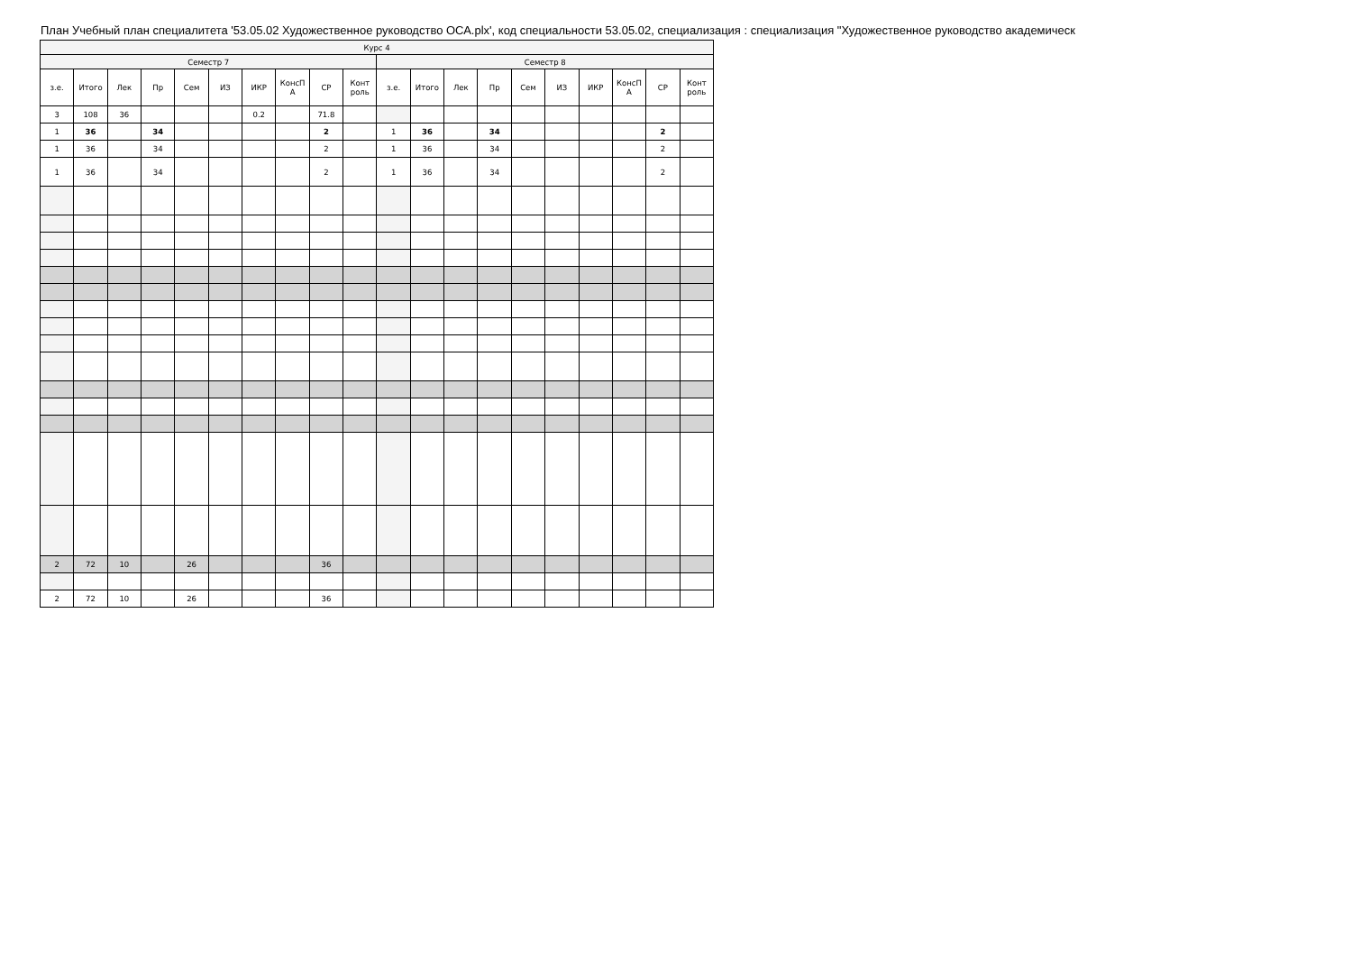План Учебный план специалитета '53.05.02 Художественное руководство ОСА.plx', код специальности 53.05.02, специализация : специализация "Художественное руководство академическ
| Курс 4 | | | | | | | | | | | | | | | | | | | |
| --- | --- | --- | --- | --- | --- | --- | --- | --- | --- | --- | --- | --- | --- | --- | --- | --- | --- | --- | --- |
| Семестр 7 | | | | | | | | | | Семестр 8 | | | | | | | | | |
| з.е. | Итого | Лек | Пр | Сем | ИЗ | ИКР | КонсП А | СР | Конт роль | з.е. | Итого | Лек | Пр | Сем | ИЗ | ИКР | КонсП А | СР | Конт роль |
| 3 | 108 | 36 | | | | 0.2 | | 71.8 | | | | | | | | | | | |
| 1 | 36 | | 34 | | | | | 2 | | 1 | 36 | | 34 | | | | | 2 | |
| 1 | 36 | | 34 | | | | | 2 | | 1 | 36 | | 34 | | | | | 2 | |
| 1 | 36 | | 34 | | | | | 2 | | 1 | 36 | | 34 | | | | | 2 | |
| 2 | 72 | 10 | | 26 | | | | 36 | | | | | | | | | | | |
| 2 | 72 | 10 | | 26 | | | | 36 | | | | | | | | | | | |